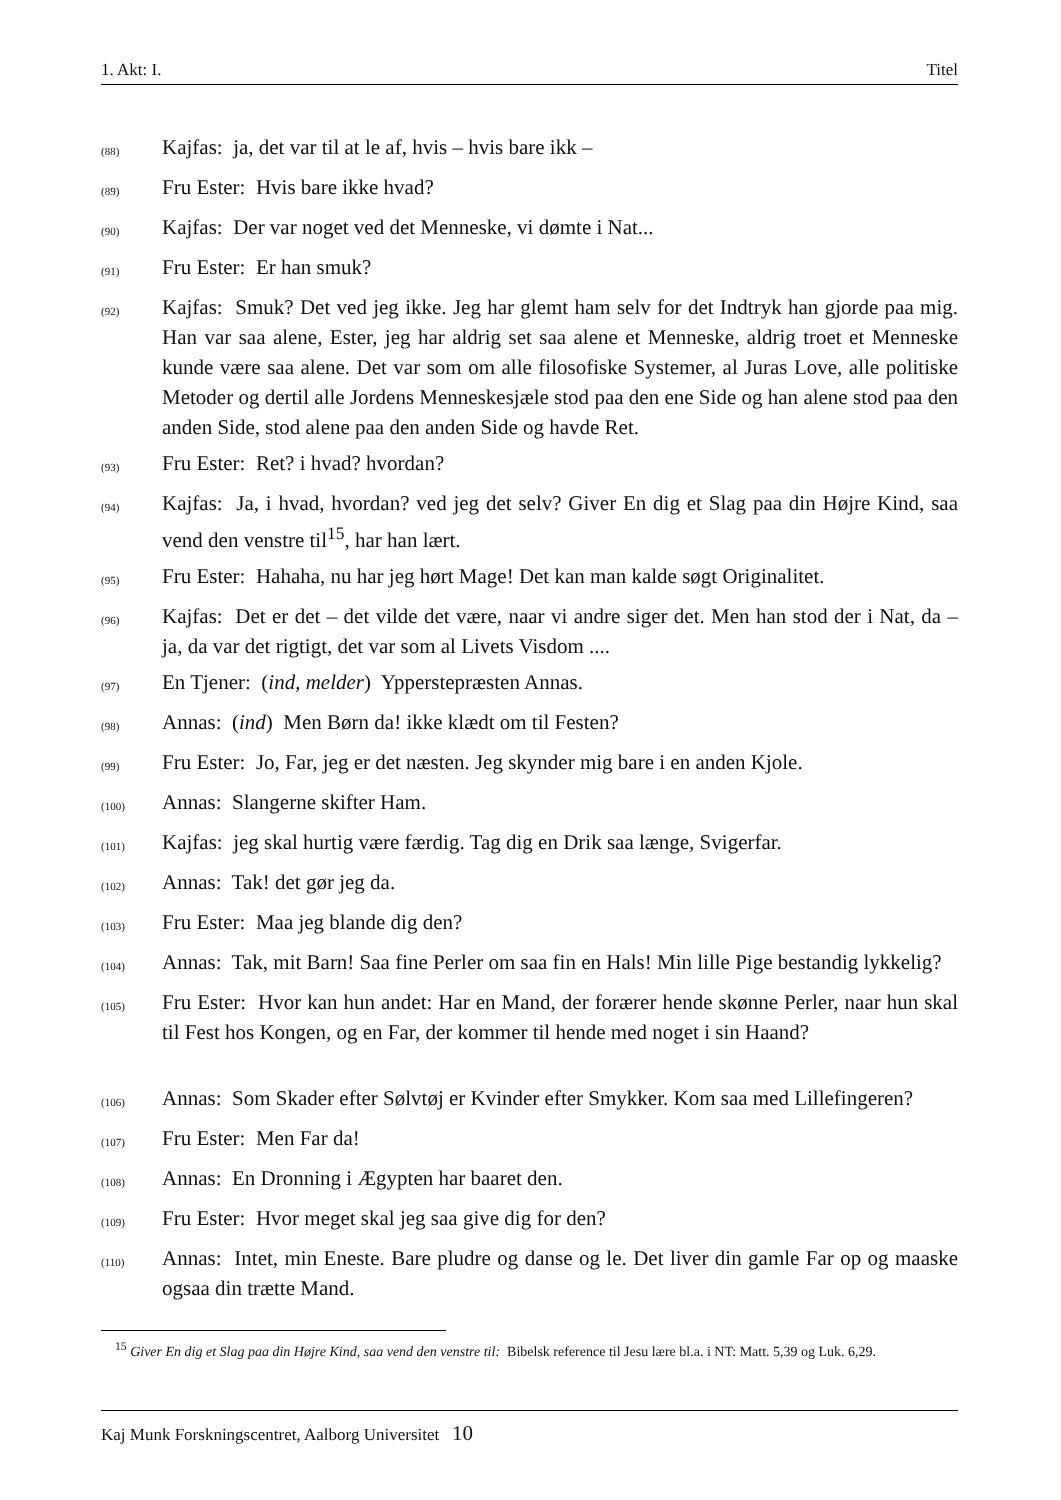1. Akt: I. Titel
(88) Kajfas: ja, det var til at le af, hvis – hvis bare ikk –
(89) Fru Ester: Hvis bare ikke hvad?
(90) Kajfas: Der var noget ved det Menneske, vi dømte i Nat...
(91) Fru Ester: Er han smuk?
(92) Kajfas: Smuk? Det ved jeg ikke. Jeg har glemt ham selv for det Indtryk han gjorde paa mig. Han var saa alene, Ester, jeg har aldrig set saa alene et Menneske, aldrig troet et Menneske kunde være saa alene. Det var som om alle filosofiske Systemer, al Juras Love, alle politiske Metoder og dertil alle Jordens Menneskesjæle stod paa den ene Side og han alene stod paa den anden Side, stod alene paa den anden Side og havde Ret.
(93) Fru Ester: Ret? i hvad? hvordan?
(94) Kajfas: Ja, i hvad, hvordan? ved jeg det selv? Giver En dig et Slag paa din Højre Kind, saa vend den venstre til<sup>15</sup>, har han lært.
(95) Fru Ester: Hahaha, nu har jeg hørt Mage! Det kan man kalde søgt Originalitet.
(96) Kajfas: Det er det – det vilde det være, naar vi andre siger det. Men han stod der i Nat, da – ja, da var det rigtigt, det var som al Livets Visdom ....
(97) En Tjener: (ind, melder) Ypperstepræsten Annas.
(98) Annas: (ind) Men Børn da! ikke klædt om til Festen?
(99) Fru Ester: Jo, Far, jeg er det næsten. Jeg skynder mig bare i en anden Kjole.
(100) Annas: Slangerne skifter Ham.
(101) Kajfas: jeg skal hurtig være færdig. Tag dig en Drik saa længe, Svigerfar.
(102) Annas: Tak! det gør jeg da.
(103) Fru Ester: Maa jeg blande dig den?
(104) Annas: Tak, mit Barn! Saa fine Perler om saa fin en Hals! Min lille Pige bestandig lykkelig?
(105) Fru Ester: Hvor kan hun andet: Har en Mand, der forærer hende skønne Perler, naar hun skal til Fest hos Kongen, og en Far, der kommer til hende med noget i sin Haand?
(106) Annas: Som Skader efter Sølvtøj er Kvinder efter Smykker. Kom saa med Lillefingeren?
(107) Fru Ester: Men Far da!
(108) Annas: En Dronning i Ægypten har baaret den.
(109) Fru Ester: Hvor meget skal jeg saa give dig for den?
(110) Annas: Intet, min Eneste. Bare pludre og danse og le. Det liver din gamle Far op og maaske ogsaa din trætte Mand.
<sup>15</sup> Giver En dig et Slag paa din Højre Kind, saa vend den venstre til: Bibelsk reference til Jesu lære bl.a. i NT: Matt. 5,39 og Luk. 6,29.
Kaj Munk Forskningscentret, Aalborg Universitet 10